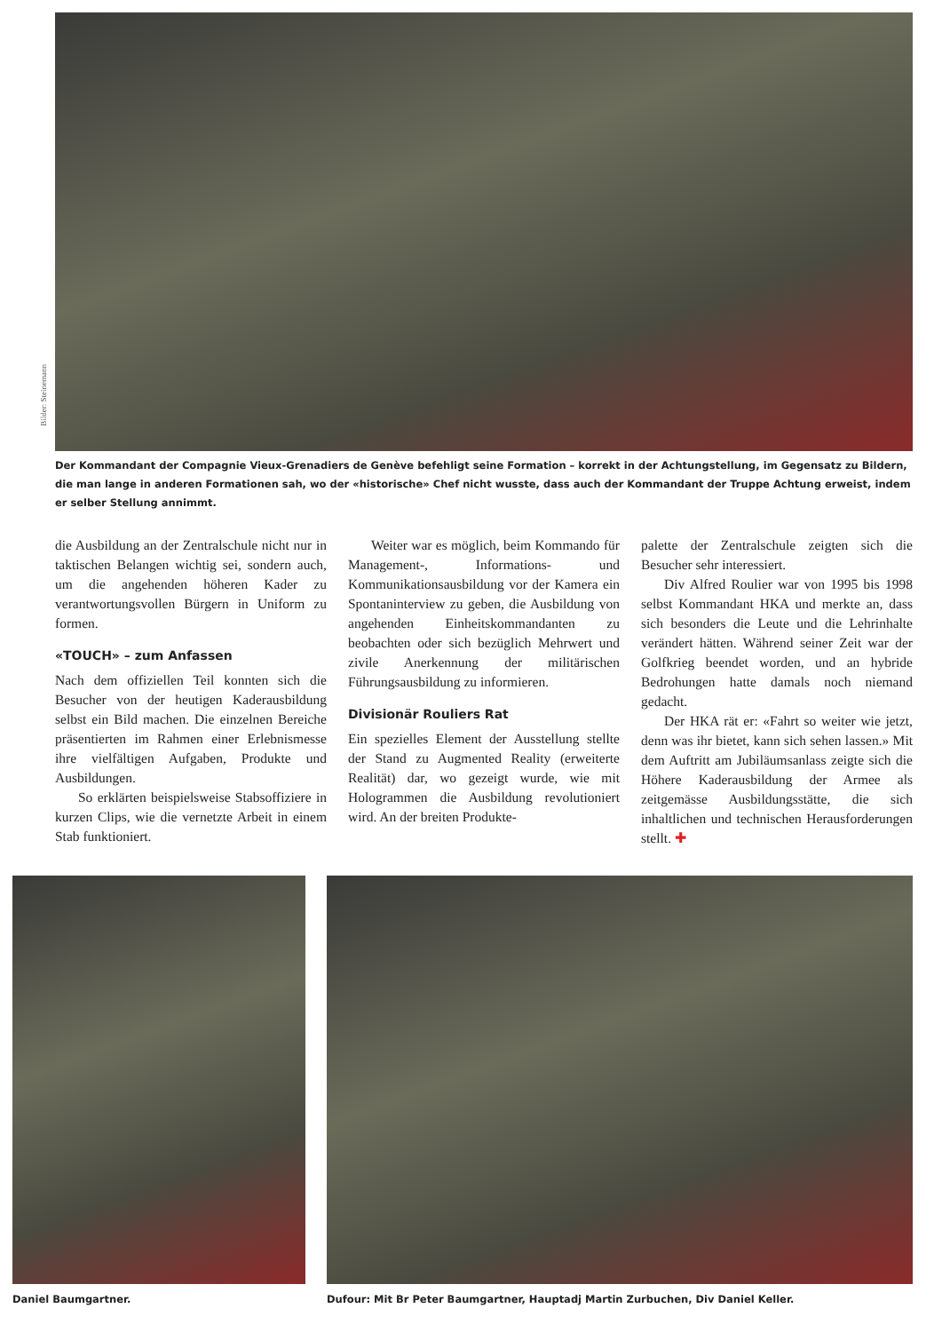Bilder: Steinemann
Der Kommandant der Compagnie Vieux-Grenadiers de Genève befehligt seine Formation – korrekt in der Achtungstellung, im Gegensatz zu Bildern, die man lange in anderen Formationen sah, wo der «historische» Chef nicht wusste, dass auch der Kommandant der Truppe Achtung erweist, indem er selber Stellung annimmt.
die Ausbildung an der Zentralschule nicht nur in taktischen Belangen wichtig sei, sondern auch, um die angehenden höheren Kader zu verantwortungsvollen Bürgern in Uniform zu formen.
«TOUCH» – zum Anfassen
Nach dem offiziellen Teil konnten sich die Besucher von der heutigen Kaderausbildung selbst ein Bild machen. Die einzelnen Bereiche präsentierten im Rahmen einer Erlebnismesse ihre vielfältigen Aufgaben, Produkte und Ausbildungen.
So erklärten beispielsweise Stabsoffiziere in kurzen Clips, wie die vernetzte Arbeit in einem Stab funktioniert.
Weiter war es möglich, beim Kommando für Management-, Informations- und Kommunikationsausbildung vor der Kamera ein Spontaninterview zu geben, die Ausbildung von angehenden Einheitskommandanten zu beobachten oder sich bezüglich Mehrwert und zivile Anerkennung der militärischen Führungsausbildung zu informieren.
Divisionär Rouliers Rat
Ein spezielles Element der Ausstellung stellte der Stand zu Augmented Reality (erweiterte Realität) dar, wo gezeigt wurde, wie mit Hologrammen die Ausbildung revolutioniert wird. An der breiten Produkte-
palette der Zentralschule zeigten sich die Besucher sehr interessiert.
Div Alfred Roulier war von 1995 bis 1998 selbst Kommandant HKA und merkte an, dass sich besonders die Leute und die Lehrinhalte verändert hätten. Während seiner Zeit war der Golfkrieg beendet worden, und an hybride Bedrohungen hatte damals noch niemand gedacht.
Der HKA rät er: «Fahrt so weiter wie jetzt, denn was ihr bietet, kann sich sehen lassen.» Mit dem Auftritt am Jubiläumsanlass zeigte sich die Höhere Kaderausbildung der Armee als zeitgemässe Ausbildungsstätte, die sich inhaltlichen und technischen Herausforderungen stellt. ✚
Daniel Baumgartner. Dufour: Mit Br Peter Baumgartner, Hauptadj Martin Zurbuchen, Div Daniel Keller.